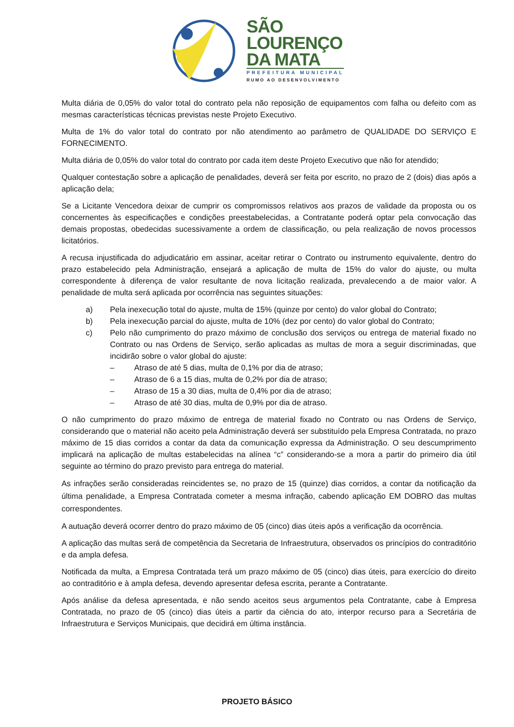SÃO
LOURENÇO
DA MATA
PREFEITURA MUNICIPAL
RUMO AO DESENVOLVIMENTO
Multa diária de 0,05% do valor total do contrato pela não reposição de equipamentos com falha ou defeito com as mesmas características técnicas previstas neste Projeto Executivo.
Multa de 1% do valor total do contrato por não atendimento ao parâmetro de QUALIDADE DO SERVIÇO E FORNECIMENTO.
Multa diária de 0,05% do valor total do contrato por cada item deste Projeto Executivo que não for atendido;
Qualquer contestação sobre a aplicação de penalidades, deverá ser feita por escrito, no prazo de 2 (dois) dias após a aplicação dela;
Se a Licitante Vencedora deixar de cumprir os compromissos relativos aos prazos de validade da proposta ou os concernentes às especificações e condições preestabelecidas, a Contratante poderá optar pela convocação das demais propostas, obedecidas sucessivamente a ordem de classificação, ou pela realização de novos processos licitatórios.
A recusa injustificada do adjudicatário em assinar, aceitar retirar o Contrato ou instrumento equivalente, dentro do prazo estabelecido pela Administração, ensejará a aplicação de multa de 15% do valor do ajuste, ou multa correspondente à diferença de valor resultante de nova licitação realizada, prevalecendo a de maior valor. A penalidade de multa será aplicada por ocorrência nas seguintes situações:
a) Pela inexecução total do ajuste, multa de 15% (quinze por cento) do valor global do Contrato;
b) Pela inexecução parcial do ajuste, multa de 10% (dez por cento) do valor global do Contrato;
c) Pelo não cumprimento do prazo máximo de conclusão dos serviços ou entrega de material fixado no Contrato ou nas Ordens de Serviço, serão aplicadas as multas de mora a seguir discriminadas, que incidirão sobre o valor global do ajuste:
– Atraso de até 5 dias, multa de 0,1% por dia de atraso;
– Atraso de 6 a 15 dias, multa de 0,2% por dia de atraso;
– Atraso de 15 a 30 dias, multa de 0,4% por dia de atraso;
– Atraso de até 30 dias, multa de 0,9% por dia de atraso.
O não cumprimento do prazo máximo de entrega de material fixado no Contrato ou nas Ordens de Serviço, considerando que o material não aceito pela Administração deverá ser substituído pela Empresa Contratada, no prazo máximo de 15 dias corridos a contar da data da comunicação expressa da Administração. O seu descumprimento implicará na aplicação de multas estabelecidas na alínea “c” considerando-se a mora a partir do primeiro dia útil seguinte ao término do prazo previsto para entrega do material.
As infrações serão consideradas reincidentes se, no prazo de 15 (quinze) dias corridos, a contar da notificação da última penalidade, a Empresa Contratada cometer a mesma infração, cabendo aplicação EM DOBRO das multas correspondentes.
A autuação deverá ocorrer dentro do prazo máximo de 05 (cinco) dias úteis após a verificação da ocorrência.
A aplicação das multas será de competência da Secretaria de Infraestrutura, observados os princípios do contraditório e da ampla defesa.
Notificada da multa, a Empresa Contratada terá um prazo máximo de 05 (cinco) dias úteis, para exercício do direito ao contraditório e à ampla defesa, devendo apresentar defesa escrita, perante a Contratante.
Após análise da defesa apresentada, e não sendo aceitos seus argumentos pela Contratante, cabe à Empresa Contratada, no prazo de 05 (cinco) dias úteis a partir da ciência do ato, interpor recurso para a Secretária de Infraestrutura e Serviços Municipais, que decidirá em última instância.
PROJETO BÁSICO